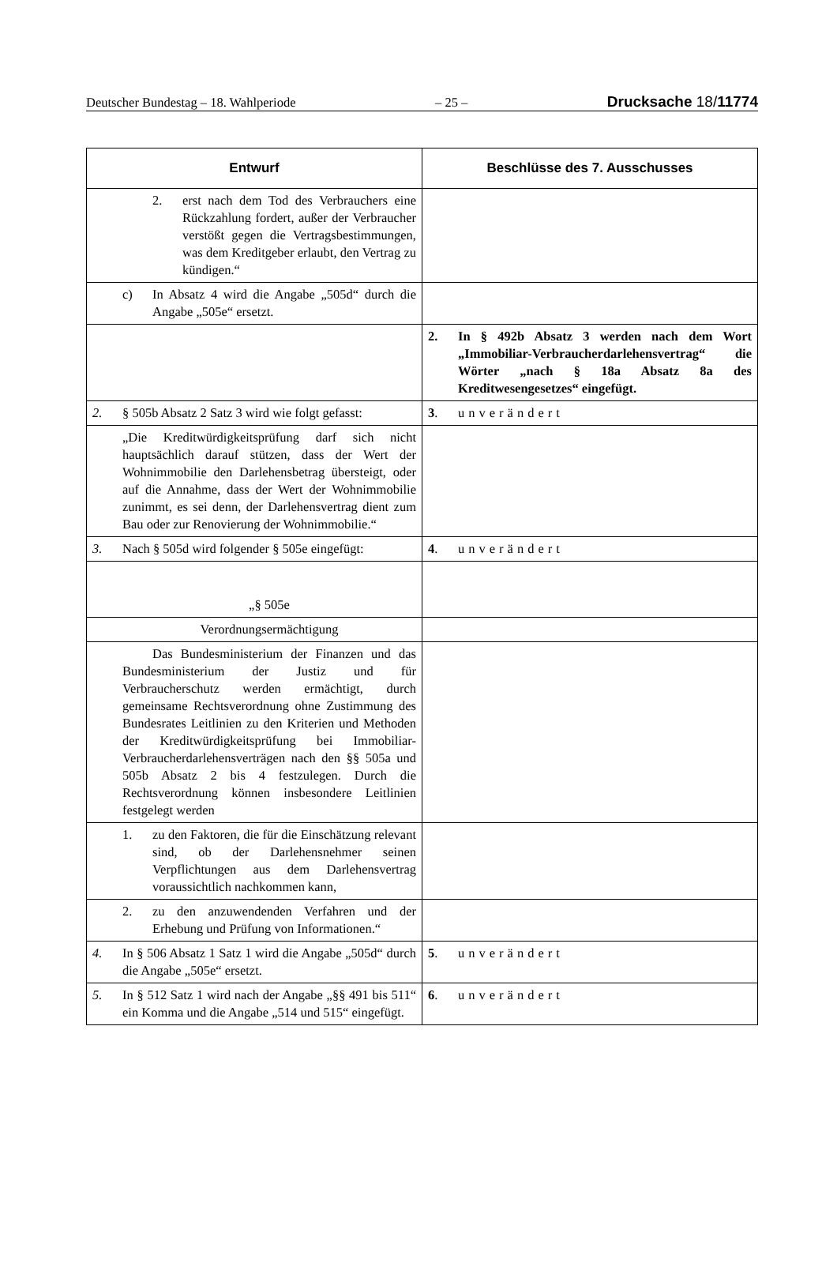Deutscher Bundestag – 18. Wahlperiode – 25 – Drucksache 18/11774
| Entwurf | Beschlüsse des 7. Ausschusses |
| --- | --- |
| 2. erst nach dem Tod des Verbrauchers eine Rückzahlung fordert, außer der Verbraucher verstößt gegen die Vertragsbestimmungen, was dem Kreditgeber erlaubt, den Vertrag zu kündigen.“ | |
| c) In Absatz 4 wird die Angabe „505d“ durch die Angabe „505e“ ersetzt. | |
| | 2. In § 492b Absatz 3 werden nach dem Wort „Immobiliar-Verbraucherdarlehensvertrag“ die Wörter „nach § 18a Absatz 8a des Kreditwesengesetzes“ eingefügt. |
| 2. § 505b Absatz 2 Satz 3 wird wie folgt gefasst: | 3 . unverändert |
| „Die Kreditwürdigkeitsprüfung darf sich nicht hauptsächlich darauf stützen, dass der Wert der Wohnimmobilie den Darlehensbetrag übersteigt, oder auf die Annahme, dass der Wert der Wohnimmobilie zunimmt, es sei denn, der Darlehensvertrag dient zum Bau oder zur Renovierung der Wohnimmobilie.“ | |
| 3. Nach § 505d wird folgender § 505e eingefügt: | 4 . unverändert |
| „§ 505e | |
| Verordnungsermächtigung | |
| Das Bundesministerium der Finanzen und das Bundesministerium der Justiz und für Verbraucherschutz werden ermächtigt, durch gemeinsame Rechtsverordnung ohne Zustimmung des Bundesrates Leitlinien zu den Kriterien und Methoden der Kreditwürdigkeitsprüfung bei Immobiliar-Verbraucherdarlehensverträgen nach den §§ 505a und 505b Absatz 2 bis 4 festzulegen. Durch die Rechtsverordnung können insbesondere Leitlinien festgelegt werden | |
| 1. zu den Faktoren, die für die Einschätzung relevant sind, ob der Darlehensnehmer seinen Verpflichtungen aus dem Darlehensvertrag voraussichtlich nachkommen kann, | |
| 2. zu den anzuwendenden Verfahren und der Erhebung und Prüfung von Informationen.“ | |
| 4. In § 506 Absatz 1 Satz 1 wird die Angabe „505d“ durch die Angabe „505e“ ersetzt. | 5 . unverändert |
| 5. In § 512 Satz 1 wird nach der Angabe „§§ 491 bis 511“ ein Komma und die Angabe „514 und 515“ eingefügt. | 6 . unverändert |